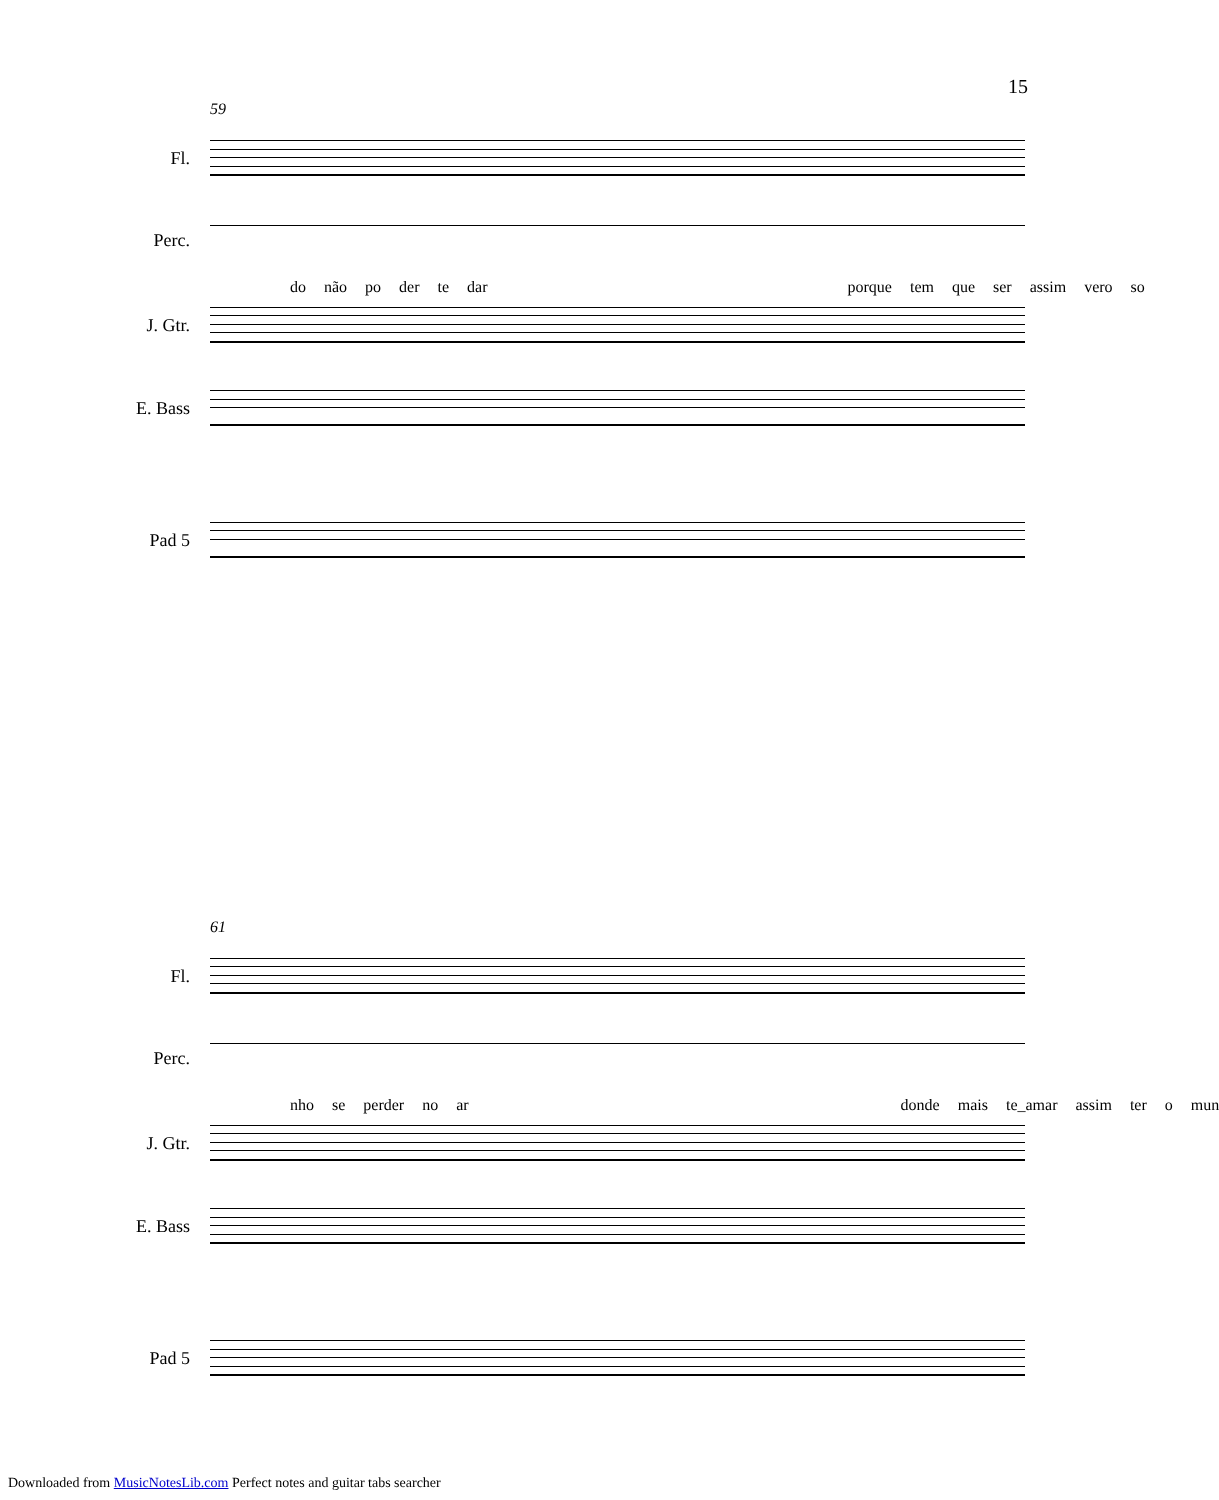15
59
Fl.
Perc.
do não po der te dar porque tem que ser assim vero so
J. Gtr.
E. Bass
Pad 5
61
Fl.
Perc.
nho se perder no ar donde mais te_amar assim ter o mun
J. Gtr.
E. Bass
Pad 5
Downloaded from MusicNotesLib.com Perfect notes and guitar tabs searcher